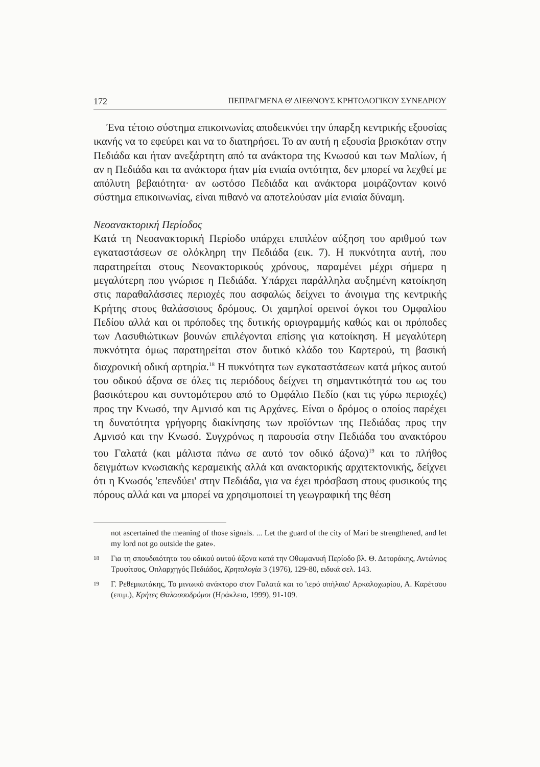172 ΠΕΠΡΑΓΜΕΝΑ Θ' ΔΙΕΘΝΟΥΣ ΚΡΗΤΟΛΟΓΙΚΟΥ ΣΥΝΕΔΡΙΟΥ
Ένα τέτοιο σύστημα επικοινωνίας αποδεικνύει την ύπαρξη κεντρικής εξουσίας ικανής να το εφεύρει και να το διατηρήσει. Το αν αυτή η εξουσία βρισκόταν στην Πεδιάδα και ήταν ανεξάρτητη από τα ανάκτορα της Κνωσού και των Μαλίων, ή αν η Πεδιάδα και τα ανάκτορα ήταν μία ενιαία οντότητα, δεν μπορεί να λεχθεί με απόλυτη βεβαιότητα· αν ωστόσο Πεδιάδα και ανάκτορα μοιράζονταν κοινό σύστημα επικοινωνίας, είναι πιθανό να αποτελούσαν μία ενιαία δύναμη.
Νεοανακτορική Περίοδος
Κατά τη Νεοανακτορική Περίοδο υπάρχει επιπλέον αύξηση του αριθμού των εγκαταστάσεων σε ολόκληρη την Πεδιάδα (εικ. 7). Η πυκνότητα αυτή, που παρατηρείται στους Νεονακτορικούς χρόνους, παραμένει μέχρι σήμερα η μεγαλύτερη που γνώρισε η Πεδιάδα. Υπάρχει παράλληλα αυξημένη κατοίκηση στις παραθαλάσσιες περιοχές που ασφαλώς δείχνει το άνοιγμα της κεντρικής Κρήτης στους θαλάσσιους δρόμους. Οι χαμηλοί ορεινοί όγκοι του Ομφαλίου Πεδίου αλλά και οι πρόποδες της δυτικής οριογραμμής καθώς και οι πρόποδες των Λασυθιώτικων βουνών επιλέγονται επίσης για κατοίκηση. Η μεγαλύτερη πυκνότητα όμως παρατηρείται στον δυτικό κλάδο του Καρτερού, τη βασική διαχρονική οδική αρτηρία.<sup>18</sup> Η πυκνότητα των εγκαταστάσεων κατά μήκος αυτού του οδικού άξονα σε όλες τις περιόδους δείχνει τη σημαντικότητά του ως του βασικότερου και συντομότερου από το Ομφάλιο Πεδίο (και τις γύρω περιοχές) προς την Κνωσό, την Αμνισό και τις Αρχάνες. Είναι ο δρόμος ο οποίος παρέχει τη δυνατότητα γρήγορης διακίνησης των προϊόντων της Πεδιάδας προς την Αμνισό και την Κνωσό. Συγχρόνως η παρουσία στην Πεδιάδα του ανακτόρου του Γαλατά (και μάλιστα πάνω σε αυτό τον οδικό άξονα)<sup>19</sup> και το πλήθος δειγμάτων κνωσιακής κεραμεικής αλλά και ανακτορικής αρχιτεκτονικής, δείχνει ότι η Κνωσός 'επενδύει' στην Πεδιάδα, για να έχει πρόσβαση στους φυσικούς της πόρους αλλά και να μπορεί να χρησιμοποιεί τη γεωγραφική της θέση
not ascertained the meaning of those signals. ... Let the guard of the city of Mari be strengthened, and let my lord not go outside the gate».
<sup>18</sup> Για τη σπουδαιότητα του οδικού αυτού άξονα κατά την Οθωμανική Περίοδο βλ. Θ. Δετοράκης, Αντώνιος Τρυφίτσος, Οπλαρχηγός Πεδιάδος, Κρητολογία 3 (1976), 129-80, ειδικά σελ. 143.
<sup>19</sup> Γ. Ρεθεμιωτάκης, Το μινωικό ανάκτορο στον Γαλατά και το 'ιερό σπήλαιο' Αρκαλοχωρίου, Α. Καρέτσου (επιμ.), Κρήτες Θαλασσοδρόμοι (Ηράκλειο, 1999), 91-109.